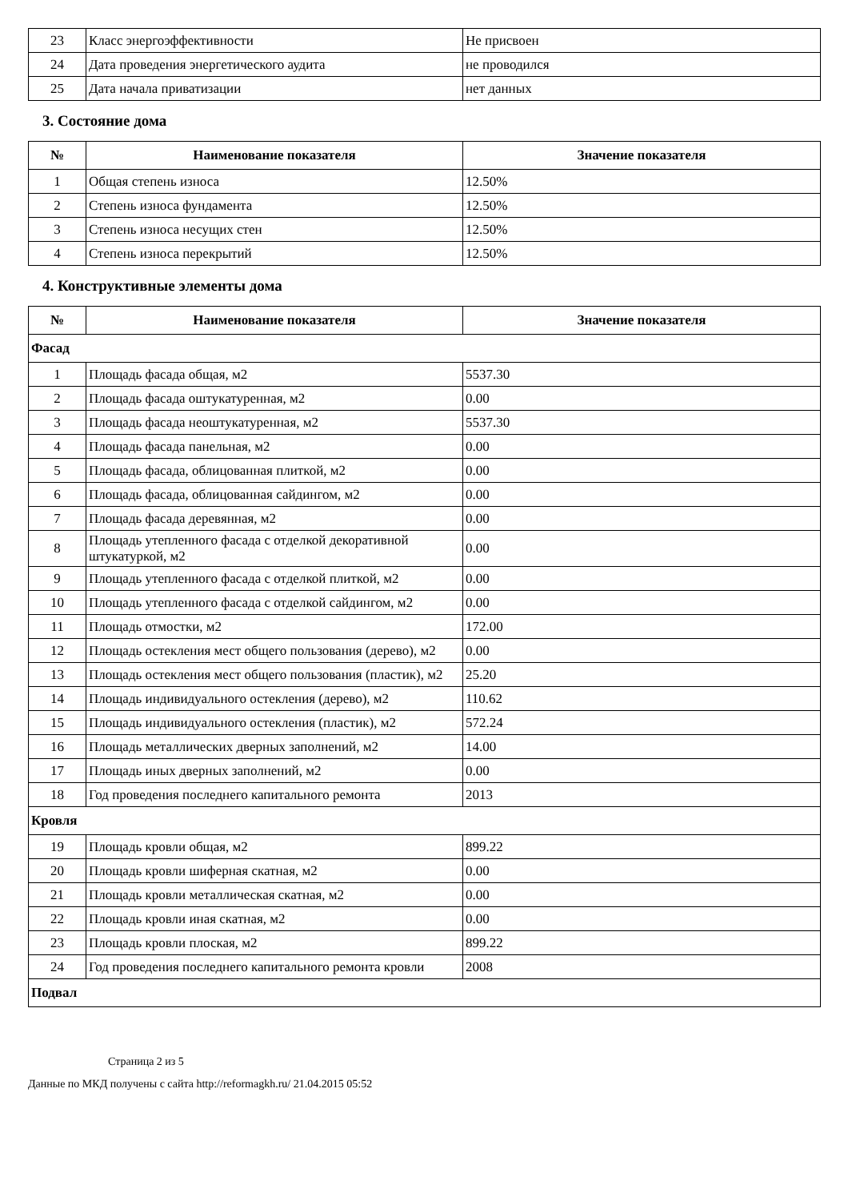| 23 | Класс энергоэффективности | Не присвоен |
| 24 | Дата проведения энергетического аудита | не проводился |
| 25 | Дата начала приватизации | нет данных |
3. Состояние дома
| № | Наименование показателя | Значение показателя |
| --- | --- | --- |
| 1 | Общая степень износа | 12.50% |
| 2 | Степень износа фундамента | 12.50% |
| 3 | Степень износа несущих стен | 12.50% |
| 4 | Степень износа перекрытий | 12.50% |
4. Конструктивные элементы дома
| № | Наименование показателя | Значение показателя |
| --- | --- | --- |
| Фасад | | |
| 1 | Площадь фасада общая, м2 | 5537.30 |
| 2 | Площадь фасада оштукатуренная, м2 | 0.00 |
| 3 | Площадь фасада неоштукатуренная, м2 | 5537.30 |
| 4 | Площадь фасада панельная, м2 | 0.00 |
| 5 | Площадь фасада, облицованная плиткой, м2 | 0.00 |
| 6 | Площадь фасада, облицованная сайдингом, м2 | 0.00 |
| 7 | Площадь фасада деревянная, м2 | 0.00 |
| 8 | Площадь утепленного фасада с отделкой декоративной штукатуркой, м2 | 0.00 |
| 9 | Площадь утепленного фасада с отделкой плиткой, м2 | 0.00 |
| 10 | Площадь утепленного фасада с отделкой сайдингом, м2 | 0.00 |
| 11 | Площадь отмостки, м2 | 172.00 |
| 12 | Площадь остекления мест общего пользования (дерево), м2 | 0.00 |
| 13 | Площадь остекления мест общего пользования (пластик), м2 | 25.20 |
| 14 | Площадь индивидуального остекления (дерево), м2 | 110.62 |
| 15 | Площадь индивидуального остекления (пластик), м2 | 572.24 |
| 16 | Площадь металлических дверных заполнений, м2 | 14.00 |
| 17 | Площадь иных дверных заполнений, м2 | 0.00 |
| 18 | Год проведения последнего капитального ремонта | 2013 |
| Кровля | | |
| 19 | Площадь кровли общая, м2 | 899.22 |
| 20 | Площадь кровли шиферная скатная, м2 | 0.00 |
| 21 | Площадь кровли металлическая скатная, м2 | 0.00 |
| 22 | Площадь кровли иная скатная, м2 | 0.00 |
| 23 | Площадь кровли плоская, м2 | 899.22 |
| 24 | Год проведения последнего капитального ремонта кровли | 2008 |
| Подвал | | |
Страница 2 из 5
Данные по МКД получены с сайта http://reformagkh.ru/ 21.04.2015 05:52